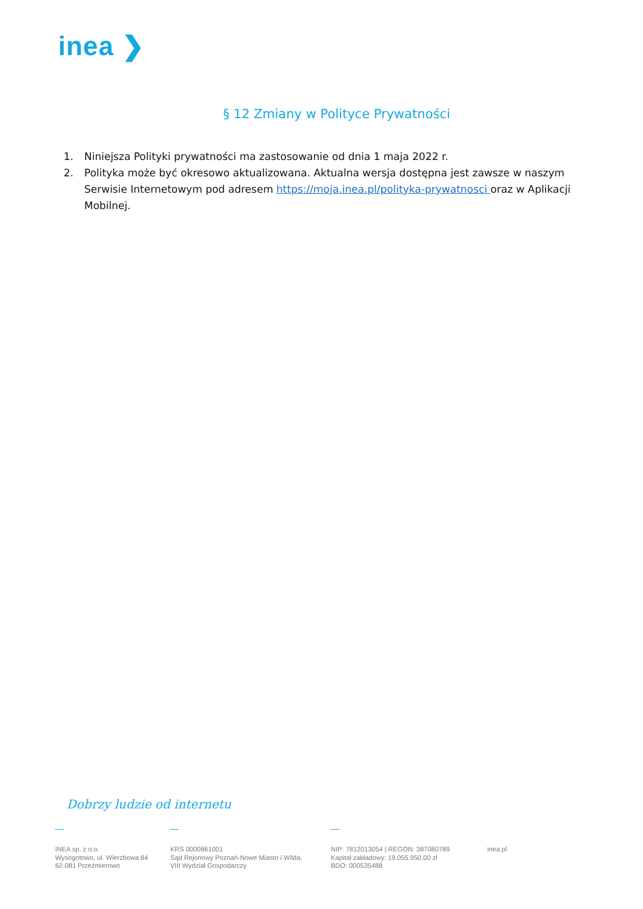inea ❯
§ 12 Zmiany w Polityce Prywatności
1. Niniejsza Polityki prywatności ma zastosowanie od dnia 1 maja 2022 r.
2. Polityka może być okresowo aktualizowana. Aktualna wersja dostępna jest zawsze w naszym Serwisie Internetowym pod adresem https://moja.inea.pl/polityka-prywatnosci oraz w Aplikacji Mobilnej.
Dobrzy ludzie od internetu
INEA sp. z o.o.
Wysogotowo, ul. Wierzbowa 84
62-081 Przeźmierowo
KRS 0000861001
Sąd Rejonowy Poznań-Nowe Miasto i Wilda,
VIII Wydział Gospodarczy
NIP: 7812013054 | REGON: 387080789
Kapitał zakładowy: 19.055.950,00 zł
BDO: 000535488
inea.pl